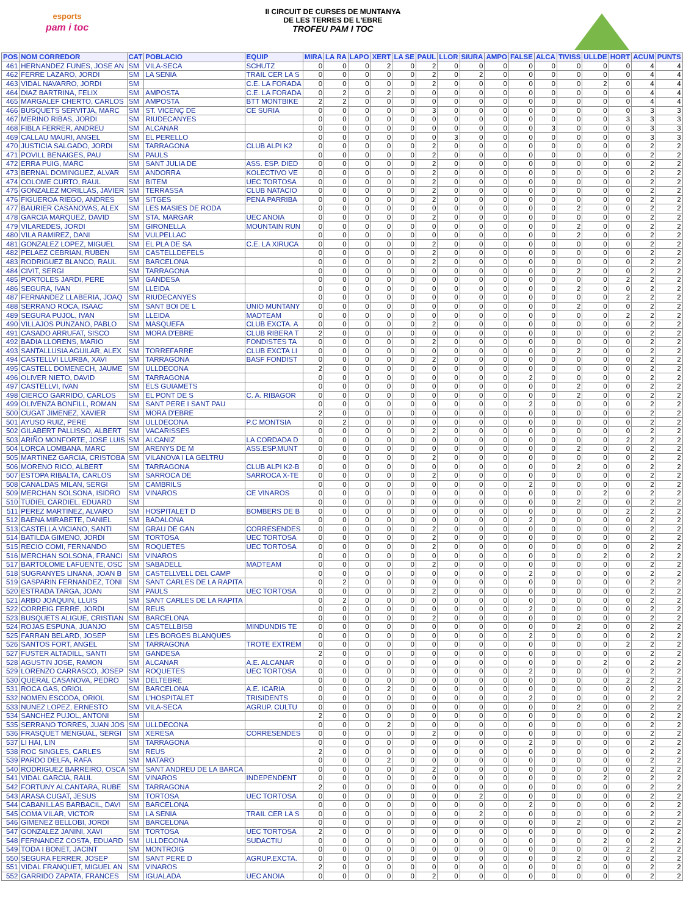esports
pam i toc
II CIRCUIT DE CURSES DE MUNTANYA
DE LES TERRES DE L'EBRE
TROFEU PAM I TOC
| POS | NOM CORREDOR | CAT | POBLACIO | EQUIP | MIRA | LA RA | LAPO | XERT | LA SE | PAUL | LLOR | SIURA | AMPO | FALSE | ALCA | TIVISS | ULLDE | HORT | ACUM | PUNTS |
| --- | --- | --- | --- | --- | --- | --- | --- | --- | --- | --- | --- | --- | --- | --- | --- | --- | --- | --- | --- | --- |
| 461 | HERNANDEZ FUNES, JOSE AN | SM | VILA-SECA | SCHUTZ | 0 | 0 | 0 | 2 | 0 | 2 | 0 | 0 | 0 | 0 | 0 | 0 | 0 | 0 | 4 | 4 |
| 462 | FERRE LAZARO, JORDI | SM | LA SENIA | TRAIL CER LA S | 0 | 0 | 0 | 0 | 0 | 2 | 0 | 2 | 0 | 0 | 0 | 0 | 0 | 0 | 4 | 4 |
| 463 | VIDAL NAVARRO, JORDI | SM | | C.E. LA FORADA | 0 | 0 | 0 | 0 | 0 | 2 | 0 | 0 | 0 | 0 | 0 | 0 | 2 | 0 | 4 | 4 |
| 464 | DIAZ BARTRINA, FELIX | SM | AMPOSTA | C.E. LA FORADA | 0 | 2 | 0 | 2 | 0 | 0 | 0 | 0 | 0 | 0 | 0 | 0 | 0 | 0 | 4 | 4 |
| 465 | MARGALEF CHERTO, CARLOS | SM | AMPOSTA | BTT MONTBIKE | 2 | 2 | 0 | 0 | 0 | 0 | 0 | 0 | 0 | 0 | 0 | 0 | 0 | 0 | 4 | 4 |
| 466 | BUSQUETS SERVITJA, MARC | SM | ST. VICENÇ DE | CE SURIA | 0 | 0 | 0 | 0 | 0 | 3 | 0 | 0 | 0 | 0 | 0 | 0 | 0 | 0 | 3 | 3 |
| 467 | MERINO RIBAS, JORDI | SM | RIUDECANYES | | 0 | 0 | 0 | 0 | 0 | 0 | 0 | 0 | 0 | 0 | 0 | 0 | 0 | 3 | 3 | 3 |
| 468 | FIBLA FERRER, ANDREU | SM | ALCANAR | | 0 | 0 | 0 | 0 | 0 | 0 | 0 | 0 | 0 | 0 | 3 | 0 | 0 | 0 | 3 | 3 |
| 469 | CALLAU MAURI, ANGEL | SM | EL PERELLO | | 0 | 0 | 0 | 0 | 0 | 0 | 3 | 0 | 0 | 0 | 0 | 0 | 0 | 0 | 3 | 3 |
| 470 | JUSTICIA SALGADO, JORDI | SM | TARRAGONA | CLUB ALPI K2 | 0 | 0 | 0 | 0 | 0 | 2 | 0 | 0 | 0 | 0 | 0 | 0 | 0 | 0 | 2 | 2 |
| 471 | POVILL BENAIGES, PAU | SM | PAULS | | 0 | 0 | 0 | 0 | 0 | 2 | 0 | 0 | 0 | 0 | 0 | 0 | 0 | 0 | 2 | 2 |
| 472 | ERRA PUIG, MARC | SM | SANT JULIA DE | ASS. ESP. DIED | 0 | 0 | 0 | 0 | 0 | 2 | 0 | 0 | 0 | 0 | 0 | 0 | 0 | 0 | 2 | 2 |
| 473 | BERNAL DOMINGUEZ, ALVAR | SM | ANDORRA | KOLECTIVO VE | 0 | 0 | 0 | 0 | 0 | 2 | 0 | 0 | 0 | 0 | 0 | 0 | 0 | 0 | 2 | 2 |
| 474 | COLOME CURTO, RAUL | SM | BITEM | UEC TORTOSA | 0 | 0 | 0 | 0 | 0 | 2 | 0 | 0 | 0 | 0 | 0 | 0 | 0 | 0 | 2 | 2 |
| 475 | GONZALEZ MORILLAS, JAVIER | SM | TERRASSA | CLUB NATACIO | 0 | 0 | 0 | 0 | 0 | 2 | 0 | 0 | 0 | 0 | 0 | 0 | 0 | 0 | 2 | 2 |
| 476 | FIGUEROA RIEGO, ANDRES | SM | SITGES | PENA PARRIBA | 0 | 0 | 0 | 0 | 0 | 2 | 0 | 0 | 0 | 0 | 0 | 0 | 0 | 0 | 2 | 2 |
| 477 | BAURIER CASANOVAS, ALEX | SM | LES MASIES DE RODA | | 0 | 0 | 0 | 0 | 0 | 0 | 0 | 0 | 0 | 0 | 0 | 2 | 0 | 0 | 2 | 2 |
| 478 | GARCIA MARQUEZ, DAVID | SM | STA. MARGAR | UEC ANOIA | 0 | 0 | 0 | 0 | 0 | 2 | 0 | 0 | 0 | 0 | 0 | 0 | 0 | 0 | 2 | 2 |
| 479 | VILAREDES, JORDI | SM | GIRONELLA | MOUNTAIN RUN | 0 | 0 | 0 | 0 | 0 | 0 | 0 | 0 | 0 | 0 | 0 | 2 | 0 | 0 | 2 | 2 |
| 480 | VILA RAMIREZ, DANI | SM | VULPELLAC | | 0 | 0 | 0 | 0 | 0 | 0 | 0 | 0 | 0 | 0 | 0 | 2 | 0 | 0 | 2 | 2 |
| 481 | GONZALEZ LOPEZ, MIGUEL | SM | EL PLA DE SA | C.E. LA XIRUCA | 0 | 0 | 0 | 0 | 0 | 2 | 0 | 0 | 0 | 0 | 0 | 0 | 0 | 0 | 2 | 2 |
| 482 | PELAEZ CEBRIAN, RUBEN | SM | CASTELLDEFELS | | 0 | 0 | 0 | 0 | 0 | 2 | 0 | 0 | 0 | 0 | 0 | 0 | 0 | 0 | 2 | 2 |
| 483 | RODRIGUEZ BLANCO, RAUL | SM | BARCELONA | | 0 | 0 | 0 | 0 | 0 | 2 | 0 | 0 | 0 | 0 | 0 | 0 | 0 | 0 | 2 | 2 |
| 484 | CIVIT, SERGI | SM | TARRAGONA | | 0 | 0 | 0 | 0 | 0 | 0 | 0 | 0 | 0 | 0 | 0 | 2 | 0 | 0 | 2 | 2 |
| 485 | PORTOLES JARDI, PERE | SM | GANDESA | | 0 | 0 | 0 | 0 | 0 | 0 | 0 | 0 | 0 | 0 | 0 | 0 | 0 | 2 | 2 | 2 |
| 486 | SEGURA, IVAN | SM | LLEIDA | | 0 | 0 | 0 | 0 | 0 | 0 | 0 | 0 | 0 | 0 | 0 | 2 | 0 | 0 | 2 | 2 |
| 487 | FERNANDEZ LLABERIA, JOAQ | SM | RIUDECANYES | | 0 | 0 | 0 | 0 | 0 | 0 | 0 | 0 | 0 | 0 | 0 | 0 | 0 | 2 | 2 | 2 |
| 488 | SERRANO ROCA, ISAAC | SM | SANT BOI DE L | UNIO MUNTANY | 0 | 0 | 0 | 0 | 0 | 0 | 0 | 0 | 0 | 0 | 0 | 2 | 0 | 0 | 2 | 2 |
| 489 | SEGURA PUJOL, IVAN | SM | LLEIDA | MADTEAM | 0 | 0 | 0 | 0 | 0 | 0 | 0 | 0 | 0 | 0 | 0 | 0 | 0 | 2 | 2 | 2 |
| 490 | VILLAJOS PUNZANO, PABLO | SM | MASQUEFA | CLUB EXCTA. A | 0 | 0 | 0 | 0 | 0 | 2 | 0 | 0 | 0 | 0 | 0 | 0 | 0 | 0 | 2 | 2 |
| 491 | CASADO ARRUFAT, SISCO | SM | MORA D'EBRE | CLUB RIBERA T | 2 | 0 | 0 | 0 | 0 | 0 | 0 | 0 | 0 | 0 | 0 | 0 | 0 | 0 | 2 | 2 |
| 492 | BADIA LLORENS, MARIO | SM | | FONDISTES TA | 0 | 0 | 0 | 0 | 0 | 2 | 0 | 0 | 0 | 0 | 0 | 0 | 0 | 0 | 2 | 2 |
| 493 | SANTALLUSIA AGUILAR, ALEX | SM | TORREFARRE | CLUB EXCTA LI | 0 | 0 | 0 | 0 | 0 | 0 | 0 | 0 | 0 | 0 | 0 | 2 | 0 | 0 | 2 | 2 |
| 494 | CASTELLVI LLURBA, XAVI | SM | TARRAGONA | BASF FONDIST | 0 | 0 | 0 | 0 | 0 | 2 | 0 | 0 | 0 | 0 | 0 | 0 | 0 | 0 | 2 | 2 |
| 495 | CASTELL DOMENECH, JAUME | SM | ULLDECONA | | 2 | 0 | 0 | 0 | 0 | 0 | 0 | 0 | 0 | 0 | 0 | 0 | 0 | 0 | 2 | 2 |
| 496 | OLIVER NIETO, DAVID | SM | TARRAGONA | | 0 | 0 | 0 | 0 | 0 | 0 | 0 | 0 | 0 | 2 | 0 | 0 | 0 | 0 | 2 | 2 |
| 497 | CASTELLVI, IVAN | SM | ELS GUIAMETS | | 0 | 0 | 0 | 0 | 0 | 0 | 0 | 0 | 0 | 0 | 0 | 2 | 0 | 0 | 2 | 2 |
| 498 | CIERCO GARRIDO, CARLOS | SM | EL PONT DE S | C. A. RIBAGOR | 0 | 0 | 0 | 0 | 0 | 0 | 0 | 0 | 0 | 0 | 0 | 2 | 0 | 0 | 2 | 2 |
| 499 | OLIVENZA BONFILL, ROMAN | SM | SANT PERE I SANT PAU | | 0 | 0 | 0 | 0 | 0 | 0 | 0 | 0 | 0 | 2 | 0 | 0 | 0 | 0 | 2 | 2 |
| 500 | CUGAT JIMENEZ, XAVIER | SM | MORA D'EBRE | | 2 | 0 | 0 | 0 | 0 | 0 | 0 | 0 | 0 | 0 | 0 | 0 | 0 | 0 | 2 | 2 |
| 501 | AYUSO RUIZ, PERE | SM | ULLDECONA | P.C MONTSIA | 0 | 2 | 0 | 0 | 0 | 0 | 0 | 0 | 0 | 0 | 0 | 0 | 0 | 0 | 2 | 2 |
| 502 | GILABERT PALLISSO, ALBERT | SM | VACARISSES | | 0 | 0 | 0 | 0 | 0 | 2 | 0 | 0 | 0 | 0 | 0 | 0 | 0 | 0 | 2 | 2 |
| 503 | ARIÑO MONFORTE, JOSE LUIS | SM | ALCANIZ | LA CORDADA D | 0 | 0 | 0 | 0 | 0 | 0 | 0 | 0 | 0 | 0 | 0 | 0 | 0 | 2 | 2 | 2 |
| 504 | LORCA LOMBANA, MARC | SM | ARENYS DE M | ASS.ESP.MUNT | 0 | 0 | 0 | 0 | 0 | 0 | 0 | 0 | 0 | 0 | 0 | 2 | 0 | 0 | 2 | 2 |
| 505 | MARTINEZ GARCIA, CRISTOBA | SM | VILANOVA I LA GELTRU | | 0 | 0 | 0 | 0 | 0 | 2 | 0 | 0 | 0 | 0 | 0 | 0 | 0 | 0 | 2 | 2 |
| 506 | MORENO RICO, ALBERT | SM | TARRAGONA | CLUB ALPI K2-B | 0 | 0 | 0 | 0 | 0 | 0 | 0 | 0 | 0 | 0 | 0 | 2 | 0 | 0 | 2 | 2 |
| 507 | ESTOPA RIBALTA, CARLOS | SM | SARROCA DE | SARROCA X-TE | 0 | 0 | 0 | 0 | 0 | 2 | 0 | 0 | 0 | 0 | 0 | 0 | 0 | 0 | 2 | 2 |
| 508 | CANALDAS MILAN, SERGI | SM | CAMBRILS | | 0 | 0 | 0 | 0 | 0 | 0 | 0 | 0 | 0 | 2 | 0 | 0 | 0 | 0 | 2 | 2 |
| 509 | MERCHAN SOLSONA, ISIDRO | SM | VINAROS | CE VINAROS | 0 | 0 | 0 | 0 | 0 | 0 | 0 | 0 | 0 | 0 | 0 | 0 | 2 | 0 | 2 | 2 |
| 510 | TUDIEL CARDIEL, EDUARD | SM | | | 0 | 0 | 0 | 0 | 0 | 0 | 0 | 0 | 0 | 0 | 0 | 2 | 0 | 0 | 2 | 2 |
| 511 | PEREZ MARTINEZ, ALVARO | SM | HOSPITALET D | BOMBERS DE B | 0 | 0 | 0 | 0 | 0 | 0 | 0 | 0 | 0 | 0 | 0 | 0 | 0 | 2 | 2 | 2 |
| 512 | BAENA MIRABETE, DANIEL | SM | BADALONA | | 0 | 0 | 0 | 0 | 0 | 0 | 0 | 0 | 0 | 2 | 0 | 0 | 0 | 0 | 2 | 2 |
| 513 | CASTELLA VICIANO, SANTI | SM | GRAU DE GAN | CORRESENDES | 0 | 0 | 0 | 0 | 0 | 2 | 0 | 0 | 0 | 0 | 0 | 0 | 0 | 0 | 2 | 2 |
| 514 | BATILDA GIMENO, JORDI | SM | TORTOSA | UEC TORTOSA | 0 | 0 | 0 | 0 | 0 | 2 | 0 | 0 | 0 | 0 | 0 | 0 | 0 | 0 | 2 | 2 |
| 515 | RECIO COMI, FERNANDO | SM | ROQUETES | UEC TORTOSA | 0 | 0 | 0 | 0 | 0 | 2 | 0 | 0 | 0 | 0 | 0 | 0 | 0 | 0 | 2 | 2 |
| 516 | MERCHAN SOLSONA, FRANCI | SM | VINAROS | | 0 | 0 | 0 | 0 | 0 | 0 | 0 | 0 | 0 | 0 | 0 | 0 | 2 | 0 | 2 | 2 |
| 517 | BARTOLOME LAFUENTE, OSC | SM | SABADELL | MADTEAM | 0 | 0 | 0 | 0 | 0 | 2 | 0 | 0 | 0 | 0 | 0 | 0 | 0 | 0 | 2 | 2 |
| 518 | SUGRANYES LINANA, JOAN B | SM | CASTELLVELL DEL CAMP | | 0 | 0 | 0 | 0 | 0 | 0 | 0 | 0 | 0 | 2 | 0 | 0 | 0 | 0 | 2 | 2 |
| 519 | GASPARIN FERNANDEZ, TONI | SM | SANT CARLES DE LA RAPITA | | 0 | 2 | 0 | 0 | 0 | 0 | 0 | 0 | 0 | 0 | 0 | 0 | 0 | 0 | 2 | 2 |
| 520 | ESTRADA TARGA, JOAN | SM | PAULS | UEC TORTOSA | 0 | 0 | 0 | 0 | 0 | 2 | 0 | 0 | 0 | 0 | 0 | 0 | 0 | 0 | 2 | 2 |
| 521 | ARBO JOAQUIN, LLUIS | SM | SANT CARLES DE LA RAPITA | | 0 | 2 | 0 | 0 | 0 | 0 | 0 | 0 | 0 | 0 | 0 | 0 | 0 | 0 | 2 | 2 |
| 522 | CORREIG FERRE, JORDI | SM | REUS | | 0 | 0 | 0 | 0 | 0 | 0 | 0 | 0 | 0 | 2 | 0 | 0 | 0 | 0 | 2 | 2 |
| 523 | BUSQUETS ALIGUE, CRISTIAN | SM | BARCELONA | | 0 | 0 | 0 | 0 | 0 | 2 | 0 | 0 | 0 | 0 | 0 | 0 | 0 | 0 | 2 | 2 |
| 524 | ROJAS ESPUNA, JUANJO | SM | CASTELLBISB | MINDUNDIS TE | 0 | 0 | 0 | 0 | 0 | 0 | 0 | 0 | 0 | 0 | 0 | 2 | 0 | 0 | 2 | 2 |
| 525 | FARRAN BELARD, JOSEP | SM | LES BORGES BLANQUES | | 0 | 0 | 0 | 0 | 0 | 0 | 0 | 0 | 0 | 2 | 0 | 0 | 0 | 0 | 2 | 2 |
| 526 | SANTOS FORT, ANGEL | SM | TARRAGONA | TROTE EXTREM | 0 | 0 | 0 | 0 | 0 | 0 | 0 | 0 | 0 | 0 | 0 | 0 | 0 | 2 | 2 | 2 |
| 527 | FUSTER ALTADILL, SANTI | SM | GANDESA | | 2 | 0 | 0 | 0 | 0 | 0 | 0 | 0 | 0 | 0 | 0 | 0 | 0 | 0 | 2 | 2 |
| 528 | AGUSTIN JOSE, RAMON | SM | ALCANAR | A.E. ALCANAR | 0 | 0 | 0 | 0 | 0 | 0 | 0 | 0 | 0 | 0 | 0 | 0 | 2 | 0 | 2 | 2 |
| 529 | LORENZO CARRASCO, JOSEP | SM | ROQUETES | UEC TORTOSA | 0 | 0 | 0 | 0 | 0 | 0 | 0 | 0 | 0 | 2 | 0 | 0 | 0 | 0 | 2 | 2 |
| 530 | QUERAL CASANOVA, PEDRO | SM | DELTEBRE | | 0 | 0 | 0 | 0 | 0 | 0 | 0 | 0 | 0 | 0 | 0 | 0 | 0 | 2 | 2 | 2 |
| 531 | ROCA GAS, ORIOL | SM | BARCELONA | A.E. ICARIA | 0 | 0 | 0 | 2 | 0 | 0 | 0 | 0 | 0 | 0 | 0 | 0 | 0 | 0 | 2 | 2 |
| 532 | NOMEN ESCODA, ORIOL | SM | L'HOSPITALET | TRISIDENTS | 0 | 0 | 0 | 0 | 0 | 0 | 0 | 0 | 0 | 2 | 0 | 0 | 0 | 0 | 2 | 2 |
| 533 | NUNEZ LOPEZ, ERNESTO | SM | VILA-SECA | AGRUP. CULTU | 0 | 0 | 0 | 0 | 0 | 0 | 0 | 0 | 0 | 0 | 0 | 2 | 0 | 0 | 2 | 2 |
| 534 | SANCHEZ PUJOL, ANTONI | SM | | | 2 | 0 | 0 | 0 | 0 | 0 | 0 | 0 | 0 | 0 | 0 | 0 | 0 | 0 | 2 | 2 |
| 535 | SERRANO TORRES, JUAN JOS | SM | ULLDECONA | | 0 | 0 | 0 | 2 | 0 | 0 | 0 | 0 | 0 | 0 | 0 | 0 | 0 | 0 | 2 | 2 |
| 536 | FRASQUET MENGUAL, SERGI | SM | XERESA | CORRESENDES | 0 | 0 | 0 | 0 | 0 | 2 | 0 | 0 | 0 | 0 | 0 | 0 | 0 | 0 | 2 | 2 |
| 537 | LI HAI, LIN | SM | TARRAGONA | | 0 | 0 | 0 | 0 | 0 | 0 | 0 | 0 | 0 | 2 | 0 | 0 | 0 | 0 | 2 | 2 |
| 538 | ROC SINGLES, CARLES | SM | REUS | | 2 | 0 | 0 | 0 | 0 | 0 | 0 | 0 | 0 | 0 | 0 | 0 | 0 | 0 | 2 | 2 |
| 539 | PARDO DELFA, RAFA | SM | MATARO | | 0 | 0 | 0 | 2 | 0 | 0 | 0 | 0 | 0 | 0 | 0 | 0 | 0 | 0 | 2 | 2 |
| 540 | RODRIGUEZ BARREIRO, OSCA | SM | SANT ANDREU DE LA BARCA | | 0 | 0 | 0 | 0 | 0 | 2 | 0 | 0 | 0 | 0 | 0 | 0 | 0 | 0 | 2 | 2 |
| 541 | VIDAL GARCIA, RAUL | SM | VINAROS | INDEPENDENT | 0 | 0 | 0 | 0 | 0 | 0 | 0 | 0 | 0 | 0 | 0 | 0 | 2 | 0 | 2 | 2 |
| 542 | FORTUNY ALCANTARA, RUBE | SM | TARRAGONA | | 2 | 0 | 0 | 0 | 0 | 0 | 0 | 0 | 0 | 0 | 0 | 0 | 0 | 0 | 2 | 2 |
| 543 | ARASA CUGAT, JESUS | SM | TORTOSA | UEC TORTOSA | 0 | 0 | 0 | 0 | 0 | 0 | 0 | 2 | 0 | 0 | 0 | 0 | 0 | 0 | 2 | 2 |
| 544 | CABANILLAS BARBACIL, DAVI | SM | BARCELONA | | 0 | 0 | 0 | 0 | 0 | 0 | 0 | 0 | 0 | 2 | 0 | 0 | 0 | 0 | 2 | 2 |
| 545 | COMA VILAR, VICTOR | SM | LA SENIA | TRAIL CER LA S | 0 | 0 | 0 | 0 | 0 | 0 | 0 | 2 | 0 | 0 | 0 | 0 | 0 | 0 | 2 | 2 |
| 546 | GIMENEZ BELLOBI, JORDI | SM | BARCELONA | | 0 | 0 | 0 | 0 | 0 | 0 | 0 | 0 | 0 | 0 | 0 | 2 | 0 | 0 | 2 | 2 |
| 547 | GONZALEZ JANINI, XAVI | SM | TORTOSA | UEC TORTOSA | 2 | 0 | 0 | 0 | 0 | 0 | 0 | 0 | 0 | 0 | 0 | 0 | 0 | 0 | 2 | 2 |
| 548 | FERNANDEZ COSTA, EDUARD | SM | ULLDECONA | SUDACTIU | 0 | 0 | 0 | 0 | 0 | 0 | 0 | 0 | 0 | 0 | 0 | 0 | 2 | 0 | 2 | 2 |
| 549 | TODA I BONET, JACINT | SM | MONTROIG | | 0 | 0 | 0 | 0 | 0 | 0 | 0 | 0 | 0 | 0 | 0 | 0 | 0 | 2 | 2 | 2 |
| 550 | SEGURA FERRER, JOSEP | SM | SANT PERE D | AGRUP.EXCTA. | 0 | 0 | 0 | 0 | 0 | 0 | 0 | 0 | 0 | 0 | 0 | 2 | 0 | 0 | 2 | 2 |
| 551 | VIDAL FRANQUET, MIGUEL AN | SM | VINAROS | | 2 | 0 | 0 | 0 | 0 | 0 | 0 | 0 | 0 | 0 | 0 | 0 | 0 | 0 | 2 | 2 |
| 552 | GARRIDO ZAPATA, FRANCES | SM | IGUALADA | UEC ANOIA | 0 | 0 | 0 | 0 | 0 | 2 | 0 | 0 | 0 | 0 | 0 | 0 | 0 | 0 | 2 | 2 |